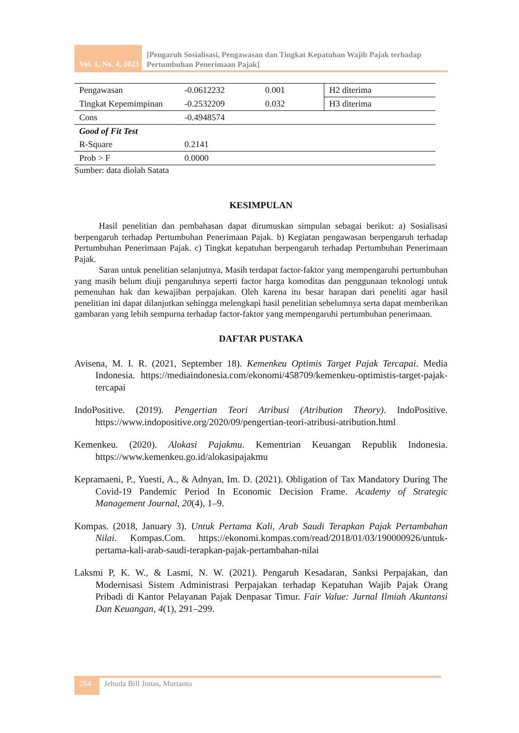Vol. 1, No. 4, 2023
[Pengaruh Sosialisasi, Pengawasan dan Tingkat Kepatuhan Wajib Pajak terhadap Pertumbuhan Penerimaan Pajak]
| Pengawasan | -0.0612232 | 0.001 | H2 diterima |
| Tingkat Kepemimpinan | -0.2532209 | 0.032 | H3 diterima |
| Cons | -0.4948574 | | |
| Good of Fit Test | | | |
| R-Square | 0.2141 | | |
| Prob > F | 0.0000 | | |
Sumber: data diolah Satata
KESIMPULAN
Hasil penelitian dan pembahasan dapat dirumuskan simpulan sebagai berikut: a) Sosialisasi berpengaruh terhadap Pertumbuhan Penerimaan Pajak. b) Kegiatan pengawasan berpengaruh terhadap Pertumbuhan Penerimaan Pajak. c) Tingkat kepatuhan berpengaruh terhadap Pertumbuhan Penerimaan Pajak.
Saran untuk penelitian selanjutnya, Masih terdapat factor-faktor yang mempengaruhi pertumbuhan yang masih belum diuji pengaruhnya seperti factor harga komoditas dan penggunaan teknologi untuk pemenuhan hak dan kewajiban perpajakan. Oleh karena itu besar harapan dari peneliti agar hasil penelitian ini dapat dilanjutkan sehingga melengkapi hasil penelitian sebelumnya serta dapat memberikan gambaran yang lebih sempurna terhadap factor-faktor yang mempengaruhi pertumbuhan penerimaan.
DAFTAR PUSTAKA
Avisena, M. I. R. (2021, September 18). Kemenkeu Optimis Target Pajak Tercapai. Media Indonesia. https://mediaindonesia.com/ekonomi/458709/kemenkeu-optimistis-target-pajak-tercapai
IndoPositive. (2019). Pengertian Teori Atribusi (Atribution Theory). IndoPositive. https://www.indopositive.org/2020/09/pengertian-teori-atribusi-atribution.html
Kemenkeu. (2020). Alokasi Pajakmu. Kementrian Keuangan Republik Indonesia. https://www.kemenkeu.go.id/alokasipajakmu
Kepramaeni, P., Yuesti, A., & Adnyan, Im. D. (2021). Obligation of Tax Mandatory During The Covid-19 Pandemic Period In Economic Decision Frame. Academy of Strategic Management Journal, 20(4), 1–9.
Kompas. (2018, January 3). Untuk Pertama Kali, Arab Saudi Terapkan Pajak Pertambahan Nilai. Kompas.Com. https://ekonomi.kompas.com/read/2018/01/03/190000926/untuk-pertama-kali-arab-saudi-terapkan-pajak-pertambahan-nilai
Laksmi P, K. W., & Lasmi, N. W. (2021). Pengaruh Kesadaran, Sanksi Perpajakan, dan Modernisasi Sistem Administrasi Perpajakan terhadap Kepatuhan Wajib Pajak Orang Pribadi di Kantor Pelayanan Pajak Denpasar Timur. Fair Value: Jurnal Ilmiah Akuntansi Dan Keuangan, 4(1), 291–299.
284
Jehuda Bill Jonas, Murtanto